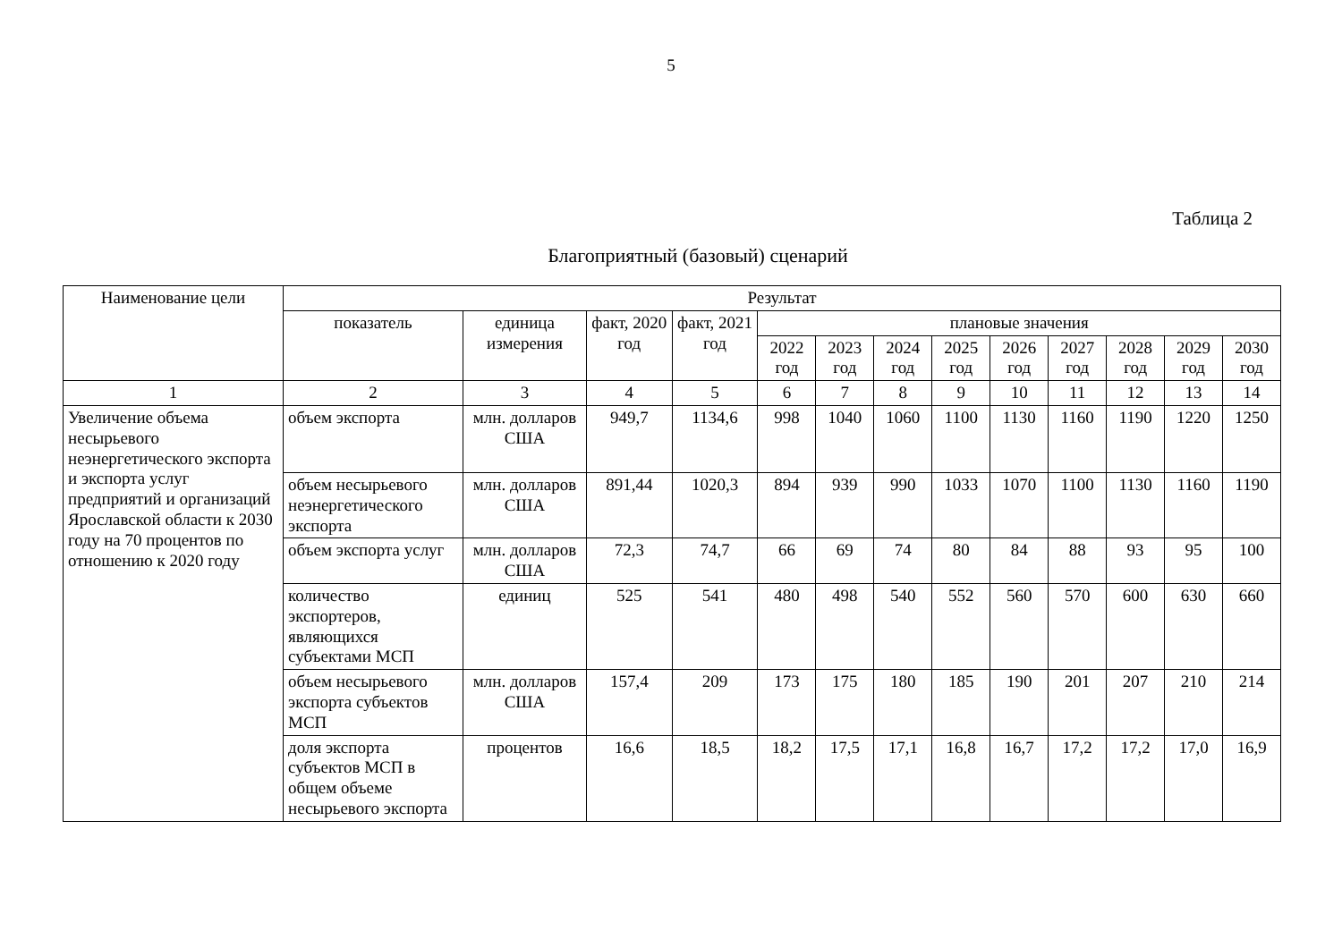5
Таблица 2
Благоприятный (базовый) сценарий
| Наименование цели | Результат | | | | | | | | | | | | |
| --- | --- | --- | --- | --- | --- | --- | --- | --- | --- | --- | --- | --- | --- |
| | показатель | единица измерения | факт, 2020 год | факт, 2021 год | плановые значения | | | | | | | | |
| | | | | | 2022 год | 2023 год | 2024 год | 2025 год | 2026 год | 2027 год | 2028 год | 2029 год | 2030 год |
| 1 | 2 | 3 | 4 | 5 | 6 | 7 | 8 | 9 | 10 | 11 | 12 | 13 | 14 |
| Увеличение объема несырьевого неэнергетического экспорта и экспорта услуг предприятий и организаций Ярославской области к 2030 году на 70 процентов по отношению к 2020 году | объем экспорта | млн. долларов США | 949,7 | 1134,6 | 998 | 1040 | 1060 | 1100 | 1130 | 1160 | 1190 | 1220 | 1250 |
| | объем несырьевого неэнергетического экспорта | млн. долларов США | 891,44 | 1020,3 | 894 | 939 | 990 | 1033 | 1070 | 1100 | 1130 | 1160 | 1190 |
| | объем экспорта услуг | млн. долларов США | 72,3 | 74,7 | 66 | 69 | 74 | 80 | 84 | 88 | 93 | 95 | 100 |
| | количество экспортеров, являющихся субъектами МСП | единиц | 525 | 541 | 480 | 498 | 540 | 552 | 560 | 570 | 600 | 630 | 660 |
| | объем несырьевого экспорта субъектов МСП | млн. долларов США | 157,4 | 209 | 173 | 175 | 180 | 185 | 190 | 201 | 207 | 210 | 214 |
| | доля экспорта субъектов МСП в общем объеме несырьевого экспорта | процентов | 16,6 | 18,5 | 18,2 | 17,5 | 17,1 | 16,8 | 16,7 | 17,2 | 17,2 | 17,0 | 16,9 |